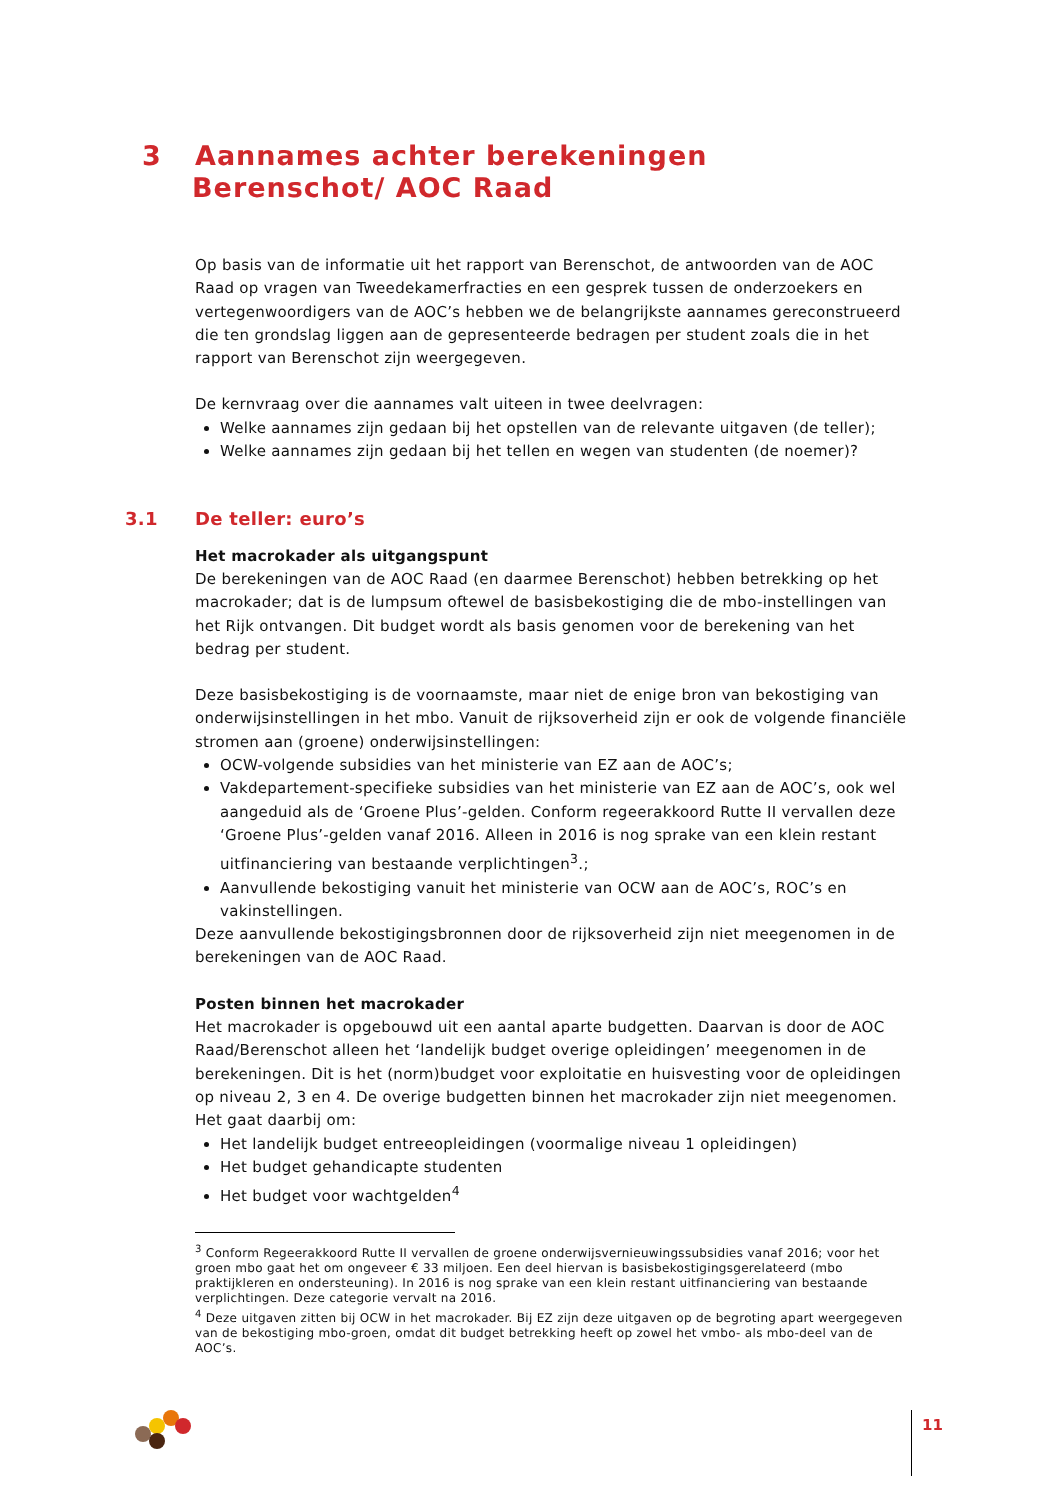3 Aannames achter berekeningen
Berenschot/ AOC Raad
Op basis van de informatie uit het rapport van Berenschot, de antwoorden van de AOC Raad op vragen van Tweedekamerfracties en een gesprek tussen de onderzoekers en vertegenwoordigers van de AOC’s hebben we de belangrijkste aannames gereconstrueerd die ten grondslag liggen aan de gepresenteerde bedragen per student zoals die in het rapport van Berenschot zijn weergegeven.
De kernvraag over die aannames valt uiteen in twee deelvragen:
Welke aannames zijn gedaan bij het opstellen van de relevante uitgaven (de teller);
Welke aannames zijn gedaan bij het tellen en wegen van studenten (de noemer)?
3.1 De teller: euro’s
Het macrokader als uitgangspunt
De berekeningen van de AOC Raad (en daarmee Berenschot) hebben betrekking op het macrokader; dat is de lumpsum oftewel de basisbekostiging die de mbo-instellingen van het Rijk ontvangen. Dit budget wordt als basis genomen voor de berekening van het bedrag per student.
Deze basisbekostiging is de voornaamste, maar niet de enige bron van bekostiging van onderwijsinstellingen in het mbo. Vanuit de rijksoverheid zijn er ook de volgende financiële stromen aan (groene) onderwijsinstellingen:
OCW-volgende subsidies van het ministerie van EZ aan de AOC’s;
Vakdepartement-specifieke subsidies van het ministerie van EZ aan de AOC’s, ook wel aangeduid als de ‘Groene Plus’-gelden. Conform regeerakkoord Rutte II vervallen deze ‘Groene Plus’-gelden vanaf 2016. Alleen in 2016 is nog sprake van een klein restant uitfinanciering van bestaande verplichtingen<sup>3</sup>.;
Aanvullende bekostiging vanuit het ministerie van OCW aan de AOC’s, ROC’s en vakinstellingen.
Deze aanvullende bekostigingsbronnen door de rijksoverheid zijn niet meegenomen in de berekeningen van de AOC Raad.
Posten binnen het macrokader
Het macrokader is opgebouwd uit een aantal aparte budgetten. Daarvan is door de AOC Raad/Berenschot alleen het ‘landelijk budget overige opleidingen’ meegenomen in de berekeningen. Dit is het (norm)budget voor exploitatie en huisvesting voor de opleidingen op niveau 2, 3 en 4. De overige budgetten binnen het macrokader zijn niet meegenomen. Het gaat daarbij om:
Het landelijk budget entreeopleidingen (voormalige niveau 1 opleidingen)
Het budget gehandicapte studenten
Het budget voor wachtgelden<sup>4</sup>
<sup>3</sup> Conform Regeerakkoord Rutte II vervallen de groene onderwijsvernieuwingssubsidies vanaf 2016; voor het groen mbo gaat het om ongeveer € 33 miljoen. Een deel hiervan is basisbekostigingsgerelateerd (mbo praktijkleren en ondersteuning). In 2016 is nog sprake van een klein restant uitfinanciering van bestaande verplichtingen. Deze categorie vervalt na 2016.
<sup>4</sup> Deze uitgaven zitten bij OCW in het macrokader. Bij EZ zijn deze uitgaven op de begroting apart weergegeven van de bekostiging mbo-groen, omdat dit budget betrekking heeft op zowel het vmbo- als mbo-deel van de AOC’s.
11